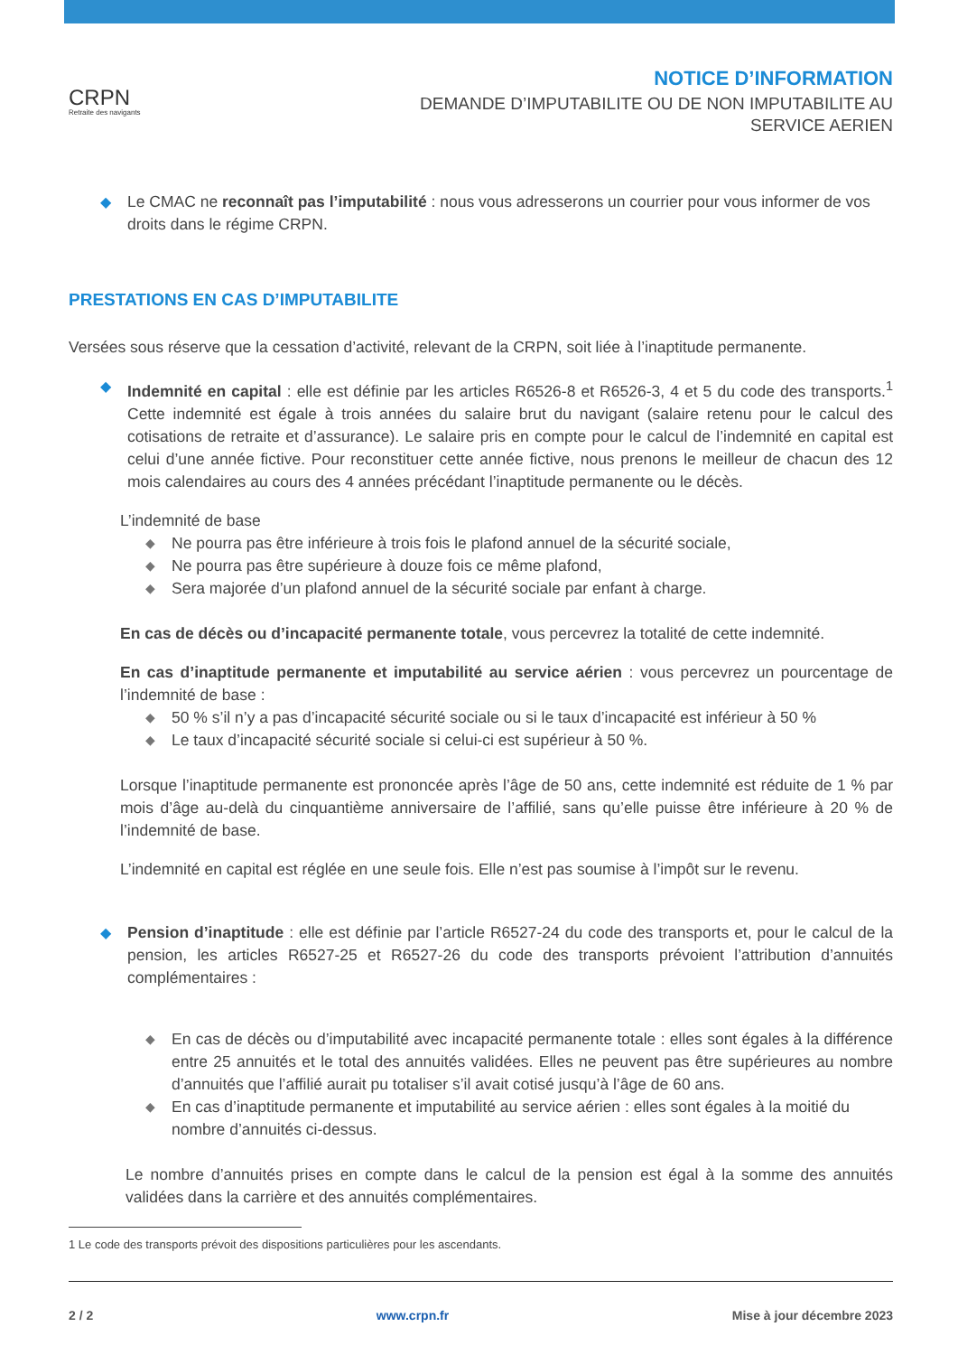CRPN
Retraite des navigants
NOTICE D’INFORMATION
DEMANDE D’IMPUTABILITE OU DE NON IMPUTABILITE AU
SERVICE AERIEN
◆ Le CMAC ne reconnaît pas l’imputabilité : nous vous adresserons un courrier pour vous informer de vos droits dans le régime CRPN.
PRESTATIONS EN CAS D’IMPUTABILITE
Versées sous réserve que la cessation d’activité, relevant de la CRPN, soit liée à l’inaptitude permanente.
◆ Indemnité en capital : elle est définie par les articles R6526-8 et R6526-3, 4 et 5 du code des transports.<sup>1</sup> Cette indemnité est égale à trois années du salaire brut du navigant (salaire retenu pour le calcul des cotisations de retraite et d’assurance). Le salaire pris en compte pour le calcul de l’indemnité en capital est celui d’une année fictive. Pour reconstituer cette année fictive, nous prenons le meilleur de chacun des 12 mois calendaires au cours des 4 années précédant l’inaptitude permanente ou le décès.
L’indemnité de base
◆ Ne pourra pas être inférieure à trois fois le plafond annuel de la sécurité sociale,
◆ Ne pourra pas être supérieure à douze fois ce même plafond,
◆ Sera majorée d’un plafond annuel de la sécurité sociale par enfant à charge.
En cas de décès ou d’incapacité permanente totale, vous percevrez la totalité de cette indemnité.
En cas d’inaptitude permanente et imputabilité au service aérien : vous percevrez un pourcentage de l’indemnité de base :
◆ 50 % s’il n’y a pas d’incapacité sécurité sociale ou si le taux d’incapacité est inférieur à 50 %
◆ Le taux d’incapacité sécurité sociale si celui-ci est supérieur à 50 %.
Lorsque l’inaptitude permanente est prononcée après l’âge de 50 ans, cette indemnité est réduite de 1 % par mois d’âge au-delà du cinquantième anniversaire de l’affilié, sans qu’elle puisse être inférieure à 20 % de l’indemnité de base.
L’indemnité en capital est réglée en une seule fois. Elle n’est pas soumise à l’impôt sur le revenu.
◆ Pension d’inaptitude : elle est définie par l’article R6527-24 du code des transports et, pour le calcul de la pension, les articles R6527-25 et R6527-26 du code des transports prévoient l’attribution d’annuités complémentaires :
◆ En cas de décès ou d’imputabilité avec incapacité permanente totale : elles sont égales à la différence entre 25 annuités et le total des annuités validées. Elles ne peuvent pas être supérieures au nombre d’annuités que l’affilié aurait pu totaliser s’il avait cotisé jusqu’à l’âge de 60 ans.
◆ En cas d’inaptitude permanente et imputabilité au service aérien : elles sont égales à la moitié du nombre d’annuités ci-dessus.
Le nombre d’annuités prises en compte dans le calcul de la pension est égal à la somme des annuités validées dans la carrière et des annuités complémentaires.
1 Le code des transports prévoit des dispositions particulières pour les ascendants.
2 / 2 www.crpn.fr Mise à jour décembre 2023